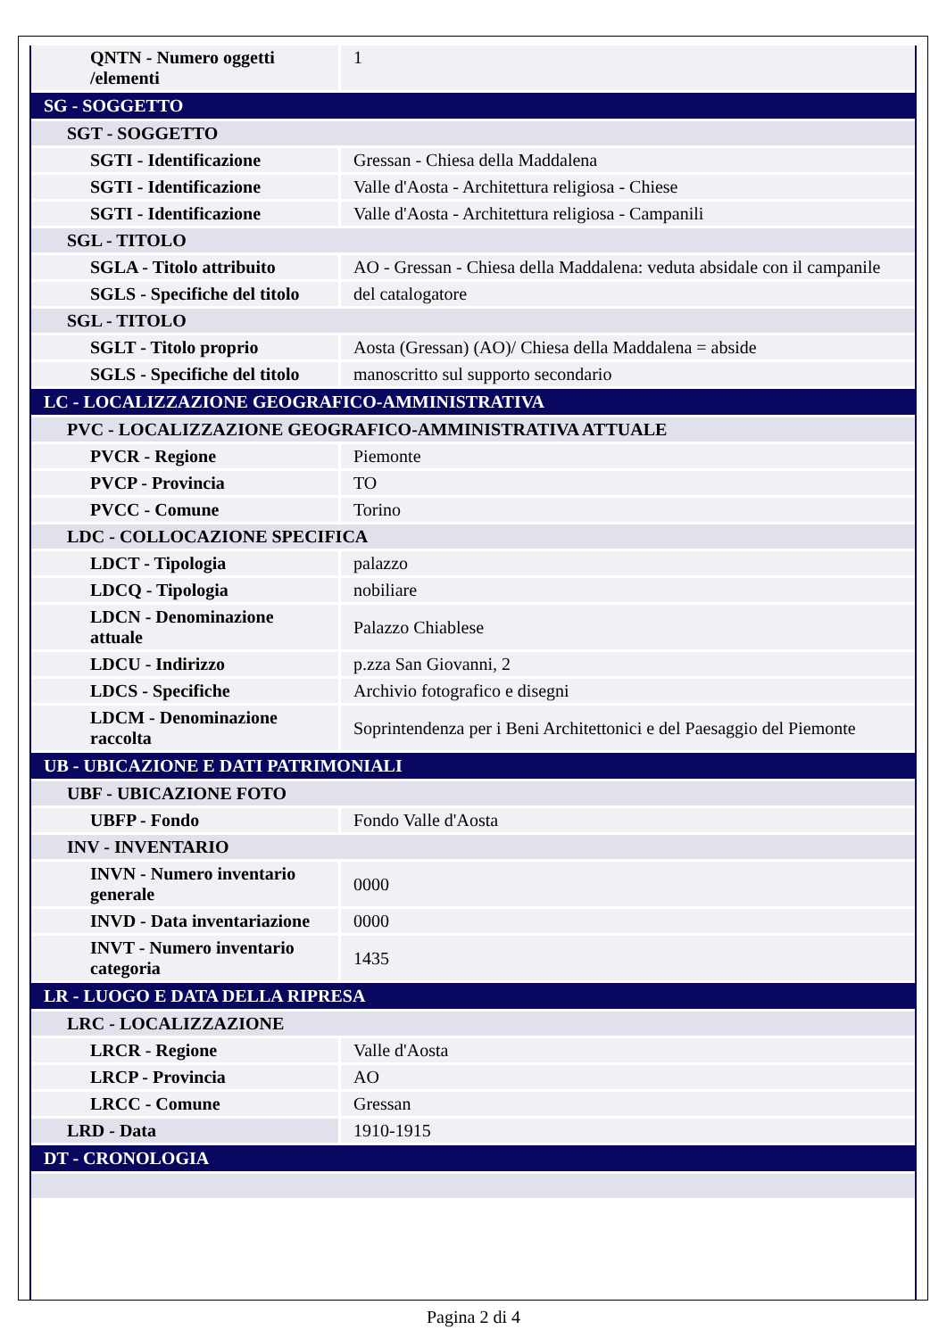| QNTN - Numero oggetti /elementi | 1 |
| SG - SOGGETTO | |
| SGT - SOGGETTO | |
| SGTI - Identificazione | Gressan - Chiesa della Maddalena |
| SGTI - Identificazione | Valle d'Aosta - Architettura religiosa - Chiese |
| SGTI - Identificazione | Valle d'Aosta - Architettura religiosa - Campanili |
| SGL - TITOLO | |
| SGLA - Titolo attribuito | AO - Gressan - Chiesa della Maddalena: veduta absidale con il campanile |
| SGLS - Specifiche del titolo | del catalogatore |
| SGL - TITOLO | |
| SGLT - Titolo proprio | Aosta (Gressan) (AO)/ Chiesa della Maddalena = abside |
| SGLS - Specifiche del titolo | manoscritto sul supporto secondario |
| LC - LOCALIZZAZIONE GEOGRAFICO-AMMINISTRATIVA | |
| PVC - LOCALIZZAZIONE GEOGRAFICO-AMMINISTRATIVA ATTUALE | |
| PVCR - Regione | Piemonte |
| PVCP - Provincia | TO |
| PVCC - Comune | Torino |
| LDC - COLLOCAZIONE SPECIFICA | |
| LDCT - Tipologia | palazzo |
| LDCQ - Tipologia | nobiliare |
| LDCN - Denominazione attuale | Palazzo Chiablese |
| LDCU - Indirizzo | p.zza San Giovanni, 2 |
| LDCS - Specifiche | Archivio fotografico e disegni |
| LDCM - Denominazione raccolta | Soprintendenza per i Beni Architettonici e del Paesaggio del Piemonte |
| UB - UBICAZIONE E DATI PATRIMONIALI | |
| UBF - UBICAZIONE FOTO | |
| UBFP - Fondo | Fondo Valle d'Aosta |
| INV - INVENTARIO | |
| INVN - Numero inventario generale | 0000 |
| INVD - Data inventariazione | 0000 |
| INVT - Numero inventario categoria | 1435 |
| LR - LUOGO E DATA DELLA RIPRESA | |
| LRC - LOCALIZZAZIONE | |
| LRCR - Regione | Valle d'Aosta |
| LRCP - Provincia | AO |
| LRCC - Comune | Gressan |
| LRD - Data | 1910-1915 |
| DT - CRONOLOGIA | |
Pagina 2 di 4